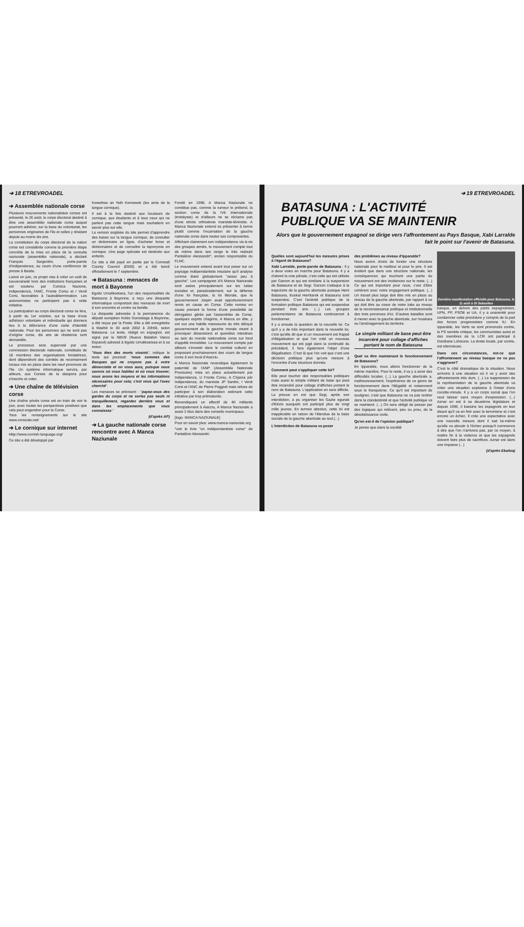➔ 18 ETREVROADEL
➔ Assemblée nationale corse
Plusieurs mouvements nationalistes corses ont présenté, le 26 août, le corps électoral destiné à élire une assemblée nationale corse auquel pourront adhérer, sur la base du volontariat, les personnes originaires de l'île et celles y résidant depuis au moins dix ans.
La constitution du corps électoral de la nation corse est considérée comme la première étape concrète de la mise en place de la cunsulta naziunale (assemblée nationale), a déclaré François Sargentini, porte-parole d'Indipendenza, au cours d'une conférence de presse à Bastia.
Lancé en juin, ce projet vise à créer un outil de souveraineté hors des institutions françaises et est soutenu par Corsica Nazione, Indipendenza, l'ANC, Fronte Corsu et I Verdi Corsi, favorables à l'autodétermination. Les autonomistes ne participent pas à cette initiative.
La participation au corps électoral corse se fera, à partir du 1er octobre, sur la base d'une adhésion volontaire et individuelle qui donnera lieu à la délivrance d'une carte d'identité nationale. Pour les personnes qui ne sont pas d'origine corse, dix ans de résidence sont demandés.
Le processus sera supervisé par une commission électorale nationale, constituée de 18 membres des organisations fondatrices, dont dépendront des comités de recensement locaux mis en place dans les neuf provinces de l'île. Un système informatique servira, par ailleurs, aux Corses de la diaspora pour s'inscrire et voter.
➔ Une chaîne de télévision corse
Une chaîne privée corse est en train de voir le jour, avec toutes les perspectives positives que cela peut engendrer pour la Corse.
Tous les renseignements sur le site www.corsicatv.net/
➔ Le cornique sur internet
Http://www.cornish-language.org/
Ce site a été développé par
Kowethas an Yeth Kernewek (les amis de la langue cornique).
Il est à la fois destiné aux locuteurs de cornique, aux étudiants et à tous ceux qui ne parlent pas cette langue mais souhaitent en savoir plus sur elle.
La version anglaise du site permet d'apprendre des bases sur la langue cornique, de consulter un dictionnaire en ligne, d'acheter livres et dictionnaires et de connaître la toponymie en cornique. Une page spéciale est destinée aux enfants.
Ce site a été payé en partie par le Cornwall County Council (£500) et a été lancé officiellement le 7 septembre.
➔ Batasuna : menaces de mort à Bayonne
Egoitz Urrutikoetxea, l'un des responsables de Batasuna à Bayonne, a reçu une disquette informatique comportant des menaces de mort à son encontre et contre sa famille.
La disquette adressée à la permanence du député européen Koldo Gorostiaga à Bayonne, a été reçue par la Poste. Elle a été enregistrée à Madrid le 30 août 2002 à 20h56, selon Batasuna. Le texte, rédigé en espagnol, est signé par le NBVE (Nuevo Batallon Vasco Espanol) adressé à Egoitz Urrutikoetxea et à sa soeur.
"Vous êtes des morts vivants", indique le texte qui poursuit: "nous sommes des Basques qui ne croyons pas à votre démocratie et on vous aura, puisque nous savons où vous habitez et où vous trouver; nous avons les moyens et les informations nécessaires pour cela; c'est vous qui l'avez cherché".
Les menaces se précisent : "payez-vous des gardes du corps et ne sortez pas seuls ni tranquillement, regardez derrière vous et dans les emplacements que vous connaissez."
(d'après AP)
➔ La gauche nationale corse rencontre avec A Manca Naziunale
Fondé en 1998, A Manca Naziunale ne constitue pas, comme la rumeur le prétend, la section corse de la IVè Internationale (trotskyste) et d'ailleurs ne se réclame pas d'une stricte orthodoxie marxiste-léniniste. A Manca Nazionale entend se présenter à terme plutôt comme l'incarnation de la gauche nationale corse dans toutes ses composantes.
Affichant clairement son indépendance vis-à-vis des groupes armés, le mouvement compte tout de même dans ses rangs le très redouté Pantaléon Alessandri*, ancien responsable du FLNC.
Le mouvement entend avant tout peser sur un paysage indépendantiste insulaire qu'il analyse comme étant globalement "assez peu à gauche". Les campagnes d'A Manca Naziunale sont axées principalement sur les luttes sociales et, paradoxalement, sur la défense d'une loi française, la loi littorale, que le gouvernement Jospin avait opportunemment remis en cause en Corse. Cette remise en cause prenant la forme d'une possibilité de dérogation gérée par l'assemblée de Corse, quelques esprits chagrins, A Manca en tête, y ont vus une habille manoeuvre du très déloyal gouvernement de la gauche morale visant à provoquer dissensions et querelles intestines au sein du monde nationaliste corse sur fond d'appétit immobilier. Le mouvement compte par ailleurs s'investir dans le combat culturel en proposant prochainement des cours de langue corse à son local d'Aiacciu.
A Manca Nazionale revendique également la paternité de l'ANP (Assemblée Nationale Provisoire) mise en place actuellement par Indipendenza, U Fronte Corsu, A Chjama pèr Indipendenza, du marxiste JP Santini, I Verdi Corsi et l'ANC de Pierre Poggioli mais refuse de participer à son élaboration estimant cette initiative par trop prématurée.
Revendiquant un effectif de 40 militants principalement à Aiacciu, A Manca Naziunale a aussi 2 élus dans des conseils municipaux.
[logo: MANCA NAZIUNALE]
Pour en savoir plus: www.manca-naziunale.org
*voir le livre "un indépendantiste corse" de Pantaléon Alessandri.
➔ 19 ETREVROADEL
BATASUNA : L'ACTIVITÉ
PUBLIQUE VA SE MAINTENIR
Alors que le gouvernement espagnol se dirige vers l'affrontement au Pays Basque, Xabi Larralde fait le point sur l'avenir de Batasuna.
Quelles sont aujourd'hui les mesures prises à l'égard de Batasuna?
Xabi Larralde, porte-parole de Batasuna : Il y a deux voies en marche pour Batasuna. Il y a d'abord la voie pénale, c'est celle qui est utilisée par Garzon et qui est similaire à la suspension de Batasuna et de Segi. Garzon s'attaque à la trajectoire de la gauche abertzale puisque Herri Batasuna, Euskal Herritarok et Batasuna sont suspendus. C'est l'activité publique de la formation politique Batasuna qui est suspendue pendant trois ans. (...) Les groupes parlementaires de Batasuna continueront à fonctionner.
Il y a ensuite la question de la nouvelle loi. Ce qu'il y a de très important dans la nouvelle loi, c'est qu'elle dit que si un mouvement est frappé d'illégalisation et que l'on créé un nouveau mouvement qui est jugé dans la continuité du précédent, il fera également l'objet d'une illégalisation. C'est là que l'on voit que c'est une décision politique plus qu'une mesure à l'encontre d'une structure donnée.
Comment peut s'appliquer cette loi?
Elle peut toucher des responsables politiques mais aussi le simple militant de base qui peut être incarcéré pour collage d'affiches portant le nom de Batasuna. L'application en sera difficile. La preuve en est que Segi, après son interdiction, a pu organiser les Gazte egunak d'Elorio auxquels ont participé plus de vingt mille jeunes. En termes absolus, cette loi est inapplicable en raison de l'étendue de la base sociale de la gauche abertzale au sud.(...)
L'interdiction de Batasuna va poser
des problèmes au niveau d'Ipparalde?
Nous avons choisi de fonder une structure nationale pour le meilleur et pour le pire. Il est évident que dans une structure nationale, les conséquences qui touchent une partie du mouvement ont des incidences sur le reste. (...) Ce qui est important pour nous, c'est d'être cohérent avec notre engagement politique. (...) Un travail plus large doit être mis en place au niveau de la gauche abertzale, par rapport à ce qui doit être au coeur de notre lutte au niveau de la reconnaissance politique et institutionnelle des trois provinces d'ici. D'autres batailles sont à mener avec la gauche abertzale, sur l'euskara ou l'aménagement du territoire.
Le simple militant de base peut être incarcéré pour collage d'affiches portant le nom de Batasuna
Quel va être maintenant le fonctionnement de Batasuna?
En Ipparalde, nous allons fonctionner de la même manière. Pour le reste, il va y a avoir des difficultés locales. (...) La gauche abertzale a, malheureusement, l'expérience de ce genre de fonctionnement dans l'illégalité et notamment sous le franquisme. Ce qu'il est important de souligner, c'est que Batasuna ne va pas rentrer dans la clandestinité et que l'activité publique va se maintenir. (...) On sera obligé de passer par des logiques qui relèvent, peu ou prou, de la désobéissance civile.
Qu'en est-il de l'opinion publique?
Je pense que dans la société
Dernière manifestation officielle pour Batasuna, le 11 août à St Sebastien
basque, en dehors des partis espagnolistes, UPN, PP, PSOE et UA, il y a unanimité pour condamner cette procédure y compris de la part des forces progressistes comme IU. En Ipparalde, les Verts se sont prononcés contre, le PS semble critique, les communistes aussi et des membres de la LCR ont participé à Donibane Lohizune. La droite locale, par contre, est silencieuse.
Dans ces circonstances, est-ce que l'affrontement au niveau basque ne va pas s'aggraver?
C'est le côté dramatique de la situation. Nous arrivons à une situation où il va y avoir des affrontements très durs. (...) La suppression de la représentation de la gauche abertzale va créer une situation explosive à l'instar d'une cocotte-minute. Il y a un corps social que l'on veut laisser sans moyen d'expression. (...) Aznar en est à sa deuxième législature et depuis 1996, il bassine les espagnols en leur disant qu'il va en finir avec le terrorisme et c'est encore un échec. Il crée une expectative avec une nouvelle mesure dont il sait lui-même qu'elle va aboutir à l'échec puisqu'il commence à dire que l'on n'arrivera pas, par ce moyen, à mettre fin à la violence et que les espagnols doivent faire plus de sacrifices. Aznar est dans une impasse (...)
(d'après Ekaitza)